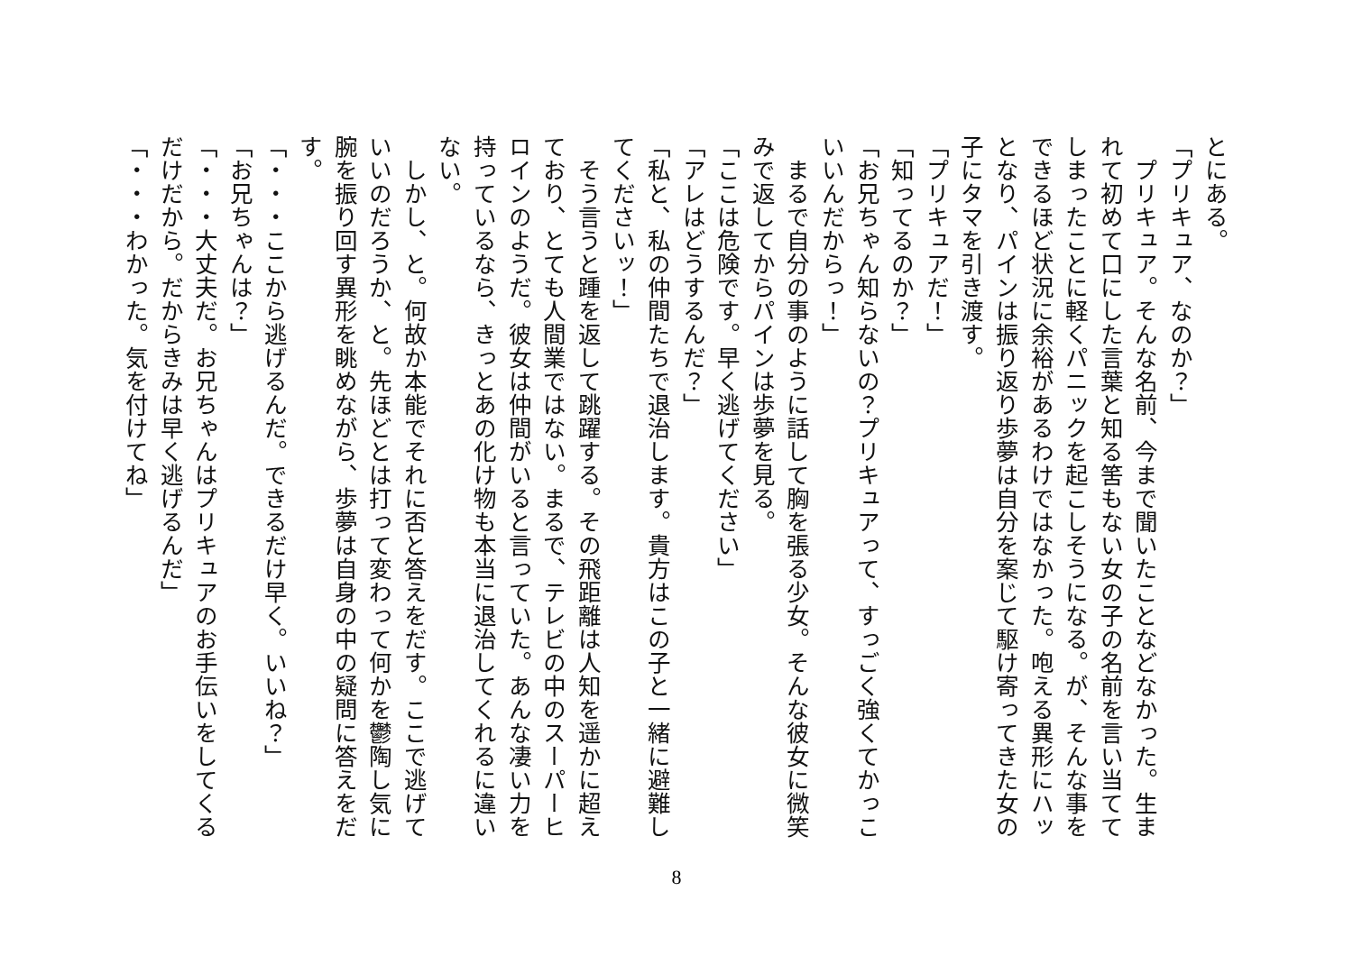とにある。
「プリキュア、なのか？」
　プリキュア。そんな名前、今まで聞いたことなどなかった。生まれて初めて口にした言葉と知る筈もない女の子の名前を言い当ててしまったことに軽くパニックを起こしそうになる。が、そんな事をできるほど状況に余裕があるわけではなかった。咆える異形にハッとなり、パインは振り返り歩夢は自分を案じて駆け寄ってきた女の子にタマを引き渡す。
「プリキュアだ！」
「知ってるのか？」
「お兄ちゃん知らないの？プリキュアって、すっごく強くてかっこいいんだからっ！」
　まるで自分の事のように話して胸を張る少女。そんな彼女に微笑みで返してからパインは歩夢を見る。
「ここは危険です。早く逃げてください」
「アレはどうするんだ？」
「私と、私の仲間たちで退治します。貴方はこの子と一緒に避難してくださいッ！」
　そう言うと踵を返して跳躍する。その飛距離は人知を遥かに超えており、とても人間業ではない。まるで、テレビの中のスーパーヒロインのようだ。彼女は仲間がいると言っていた。あんな凄い力を持っているなら、きっとあの化け物も本当に退治してくれるに違いない。
　しかし、と。何故か本能でそれに否と答えをだす。ここで逃げていいのだろうか、と。先ほどとは打って変わって何かを鬱陶し気に腕を振り回す異形を眺めながら、歩夢は自身の中の疑問に答えをだす。
「・・・ここから逃げるんだ。できるだけ早く。いいね？」
「お兄ちゃんは？」
「・・・大丈夫だ。お兄ちゃんはプリキュアのお手伝いをしてくるだけだから。だからきみは早く逃げるんだ」
「・・・わかった。気を付けてね」
8